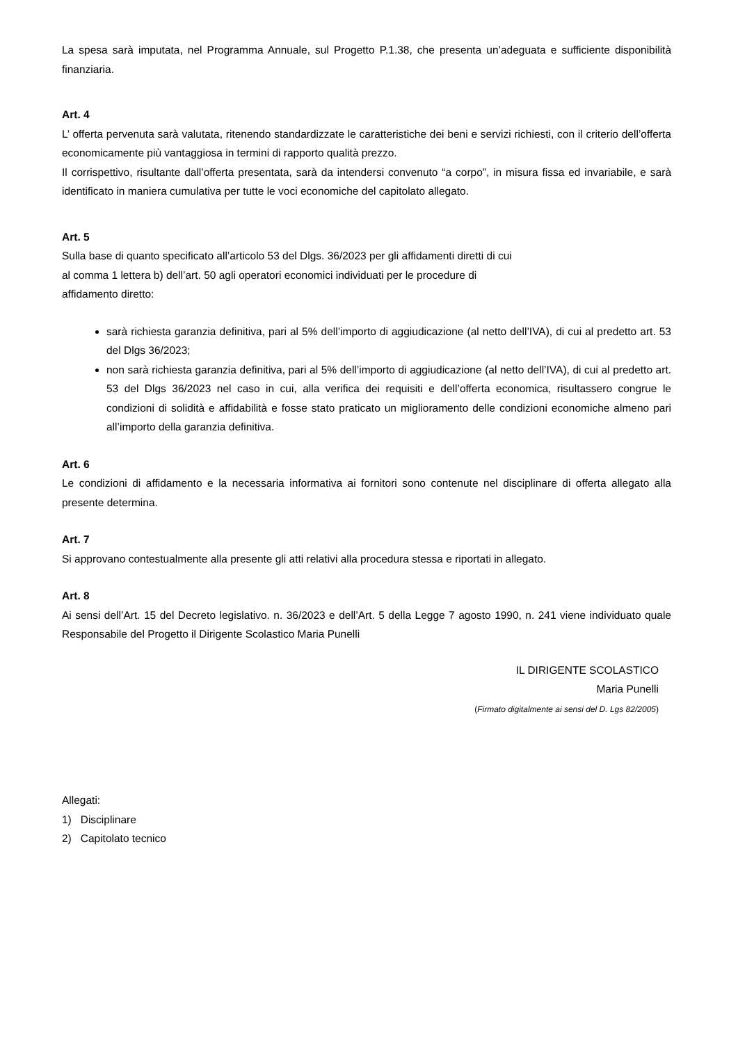La spesa sarà imputata, nel Programma Annuale, sul Progetto P.1.38, che presenta un’adeguata e sufficiente disponibilità finanziaria.
Art. 4
L’ offerta pervenuta sarà valutata, ritenendo standardizzate le caratteristiche dei beni e servizi richiesti, con il criterio dell’offerta economicamente più vantaggiosa in termini di rapporto qualità prezzo.
Il corrispettivo, risultante dall’offerta presentata, sarà da intendersi convenuto “a corpo”, in misura fissa ed invariabile, e sarà identificato in maniera cumulativa per tutte le voci economiche del capitolato allegato.
Art. 5
Sulla base di quanto specificato all’articolo 53 del Dlgs. 36/2023 per gli affidamenti diretti di cui
al comma 1 lettera b) dell’art. 50 agli operatori economici individuati per le procedure di
affidamento diretto:
sarà richiesta garanzia definitiva, pari al 5% dell’importo di aggiudicazione (al netto dell’IVA), di cui al predetto art. 53 del Dlgs 36/2023;
non sarà richiesta garanzia definitiva, pari al 5% dell’importo di aggiudicazione (al netto dell’IVA), di cui al predetto art. 53 del Dlgs 36/2023 nel caso in cui, alla verifica dei requisiti e dell’offerta economica, risultassero congrue le condizioni di solidità e affidabilità e fosse stato praticato un miglioramento delle condizioni economiche almeno pari all’importo della garanzia definitiva.
Art. 6
Le condizioni di affidamento e la necessaria informativa ai fornitori sono contenute nel disciplinare di offerta allegato alla presente determina.
Art. 7
Si approvano contestualmente alla presente gli atti relativi alla procedura stessa e riportati in allegato.
Art. 8
Ai sensi dell’Art. 15 del Decreto legislativo. n. 36/2023 e dell’Art. 5 della Legge 7 agosto 1990, n. 241 viene individuato quale Responsabile del Progetto il Dirigente Scolastico Maria Punelli
IL DIRIGENTE SCOLASTICO
Maria Punelli
(Firmato digitalmente ai sensi del D. Lgs 82/2005)
Allegati:
1) Disciplinare
2) Capitolato tecnico